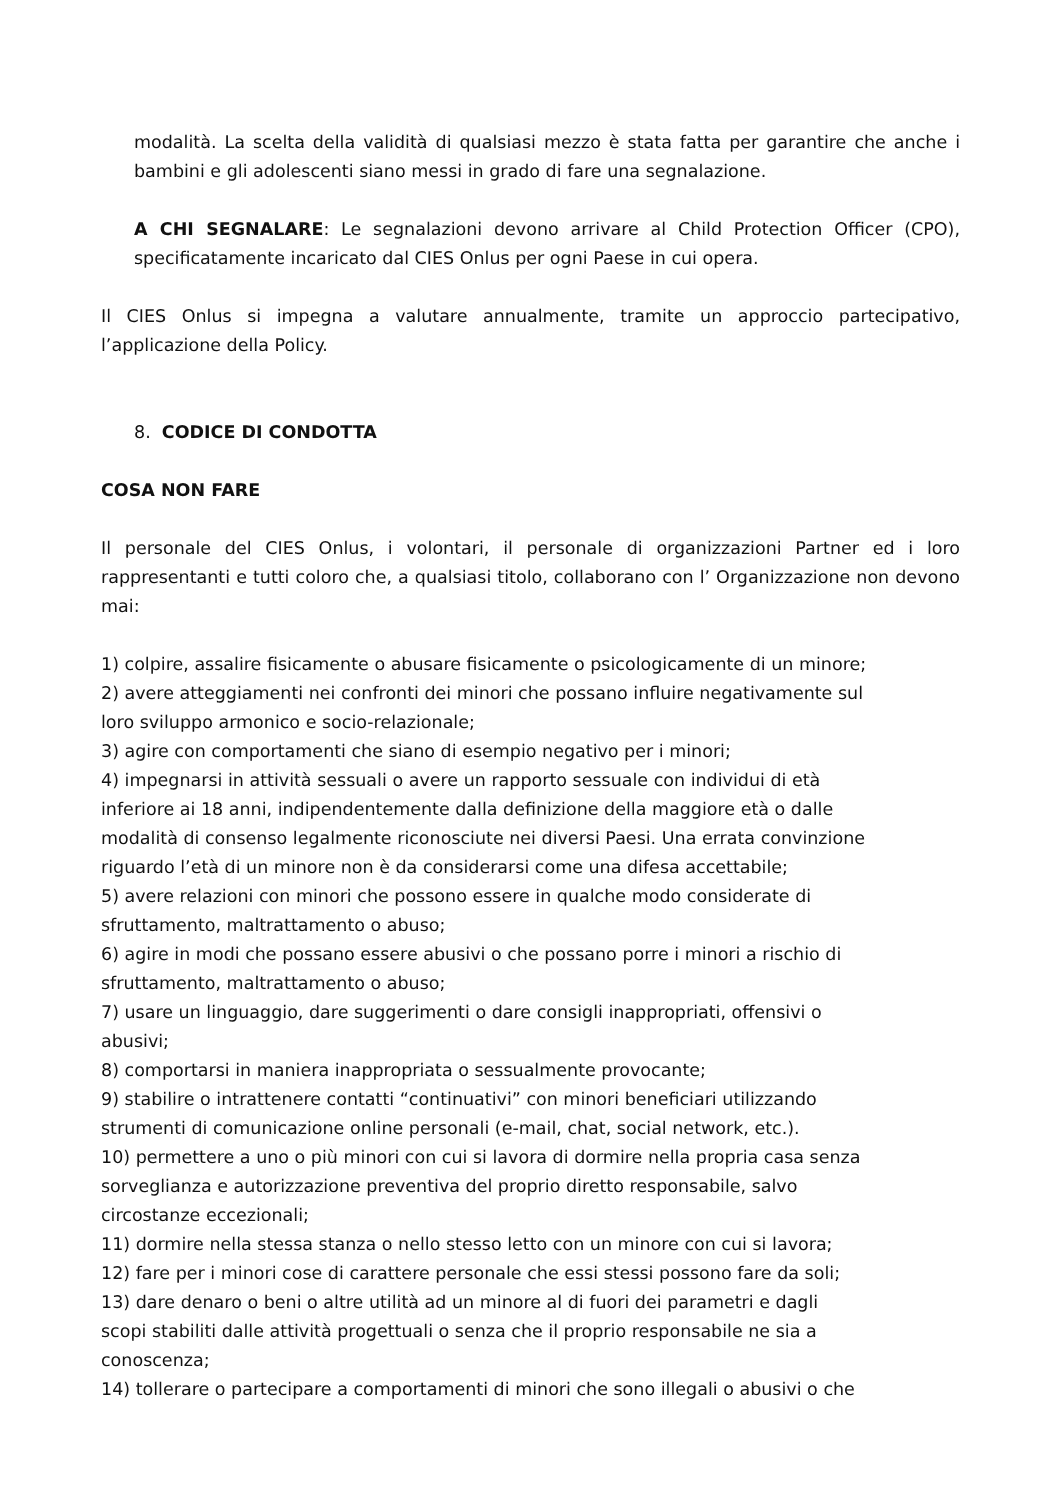modalità. La scelta della validità di qualsiasi mezzo è stata fatta per garantire che anche i bambini e gli adolescenti siano messi in grado di fare una segnalazione.
A CHI SEGNALARE: Le segnalazioni devono arrivare al Child Protection Officer (CPO), specificatamente incaricato dal CIES Onlus per ogni Paese in cui opera.
Il CIES Onlus si impegna a valutare annualmente, tramite un approccio partecipativo, l’applicazione della Policy.
8. CODICE DI CONDOTTA
COSA NON FARE
Il personale del CIES Onlus, i volontari, il personale di organizzazioni Partner ed i loro rappresentanti e tutti coloro che, a qualsiasi titolo, collaborano con l’ Organizzazione non devono mai:
1) colpire, assalire fisicamente o abusare fisicamente o psicologicamente di un minore;
2) avere atteggiamenti nei confronti dei minori che possano influire negativamente sul
loro sviluppo armonico e socio-relazionale;
3) agire con comportamenti che siano di esempio negativo per i minori;
4) impegnarsi in attività sessuali o avere un rapporto sessuale con individui di età
inferiore ai 18 anni, indipendentemente dalla definizione della maggiore età o dalle
modalità di consenso legalmente riconosciute nei diversi Paesi. Una errata convinzione
riguardo l’età di un minore non è da considerarsi come una difesa accettabile;
5) avere relazioni con minori che possono essere in qualche modo considerate di
sfruttamento, maltrattamento o abuso;
6) agire in modi che possano essere abusivi o che possano porre i minori a rischio di
sfruttamento, maltrattamento o abuso;
7) usare un linguaggio, dare suggerimenti o dare consigli inappropriati, offensivi o
abusivi;
8) comportarsi in maniera inappropriata o sessualmente provocante;
9) stabilire o intrattenere contatti “continuativi” con minori beneficiari utilizzando
strumenti di comunicazione online personali (e-mail, chat, social network, etc.).
10) permettere a uno o più minori con cui si lavora di dormire nella propria casa senza
sorveglianza e autorizzazione preventiva del proprio diretto responsabile, salvo
circostanze eccezionali;
11) dormire nella stessa stanza o nello stesso letto con un minore con cui si lavora;
12) fare per i minori cose di carattere personale che essi stessi possono fare da soli;
13) dare denaro o beni o altre utilità ad un minore al di fuori dei parametri e dagli
scopi stabiliti dalle attività progettuali o senza che il proprio responsabile ne sia a
conoscenza;
14) tollerare o partecipare a comportamenti di minori che sono illegali o abusivi o che